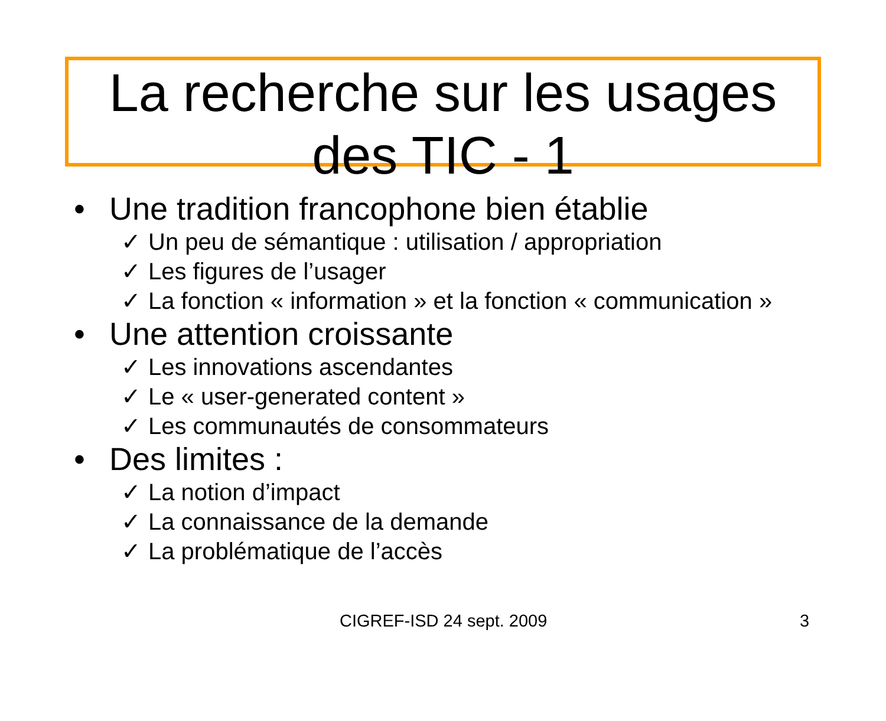La recherche sur les usages des TIC - 1
• Une tradition francophone bien établie
✓ Un peu de sémantique : utilisation / appropriation
✓ Les figures de l’usager
✓ La fonction « information » et la fonction « communication »
• Une attention croissante
✓ Les innovations ascendantes
✓ Le « user-generated content »
✓ Les communautés de consommateurs
• Des limites :
✓ La notion d’impact
✓ La connaissance de la demande
✓ La problématique de l’accès
CIGREF-ISD 24 sept. 2009 3